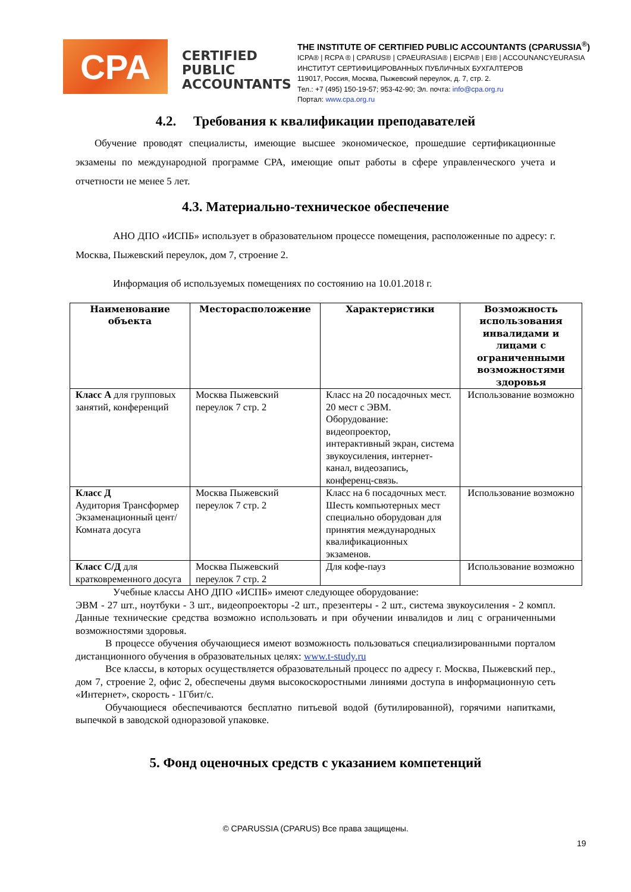CPA
CERTIFIED PUBLIC ACCOUNTANTS
THE INSTITUTE OF CERTIFIED PUBLIC ACCOUNTANTS (CPARUSSIA<sup>®</sup>)
ICPA® | RCPA ® | CPARUS® | CPAEURASIA® | EICPA® | EI® | ACCOUNANCYEURASIA
ИНСТИТУТ СЕРТИФИЦИРОВАННЫХ ПУБЛИЧНЫХ БУХГАЛТЕРОВ
119017, Россия, Москва, Пыжевский переулок, д. 7, стр. 2.
Тел.: +7 (495) 150-19-57; 953-42-90; Эл. почта: info@cpa.org.ru
Портал: www.cpa.org.ru
4.2. Требования к квалификации преподавателей
Обучение проводят специалисты, имеющие высшее экономическое, прошедшие сертификационные экзамены по международной программе CPA, имеющие опыт работы в сфере управленческого учета и отчетности не менее 5 лет.
4.3. Материально-техническое обеспечение
АНО ДПО «ИСПБ» использует в образовательном процессе помещения, расположенные по адресу: г. Москва, Пыжевский переулок, дом 7, строение 2.
Информация об используемых помещениях по состоянию на 10.01.2018 г.
| Наименование объекта | Месторасположение | Характеристики | Возможность использования инвалидами и лицами с ограниченными возможностями здоровья |
| --- | --- | --- | --- |
| Класс А для групповых занятий, конференций | Москва Пыжевский переулок 7 стр. 2 | Класс на 20 посадочных мест. 20 мест с ЭВМ. Оборудование: видеопроектор, интерактивный экран, система звукоусиления, интернет-канал, видеозапись, конференц-связь. | Использование возможно |
| Класс Д Аудитория Трансформер Экзаменационный цент/Комната досуга | Москва Пыжевский переулок 7 стр. 2 | Класс на 6 посадочных мест. Шесть компьютерных мест специально оборудован для принятия международных квалификационных экзаменов. | Использование возможно |
| Класс С/Д для кратковременного досуга | Москва Пыжевский переулок 7 стр. 2 | Для кофе-пауз | Использование возможно |
Учебные классы АНО ДПО «ИСПБ» имеют следующее оборудование:
ЭВМ - 27 шт., ноутбуки - 3 шт., видеопроекторы -2 шт., презентеры - 2 шт., система звукоусиления - 2 компл. Данные технические средства возможно использовать и при обучении инвалидов и лиц с ограниченными возможностями здоровья.
В процессе обучения обучающиеся имеют возможность пользоваться специализированными порталом дистанционного обучения в образовательных целях: www.t-study.ru
Все классы, в которых осуществляется образовательный процесс по адресу г. Москва, Пыжевский пер., дом 7, строение 2, офис 2, обеспечены двумя высокоскоростными линиями доступа в информационную сеть «Интернет», скорость - 1Гбит/с.
Обучающиеся обеспечиваются бесплатно питьевой водой (бутилированной), горячими напитками, выпечкой в заводской одноразовой упаковке.
5. Фонд оценочных средств с указанием компетенций
© CPARUSSIA (CPARUS) Все права защищены.
19